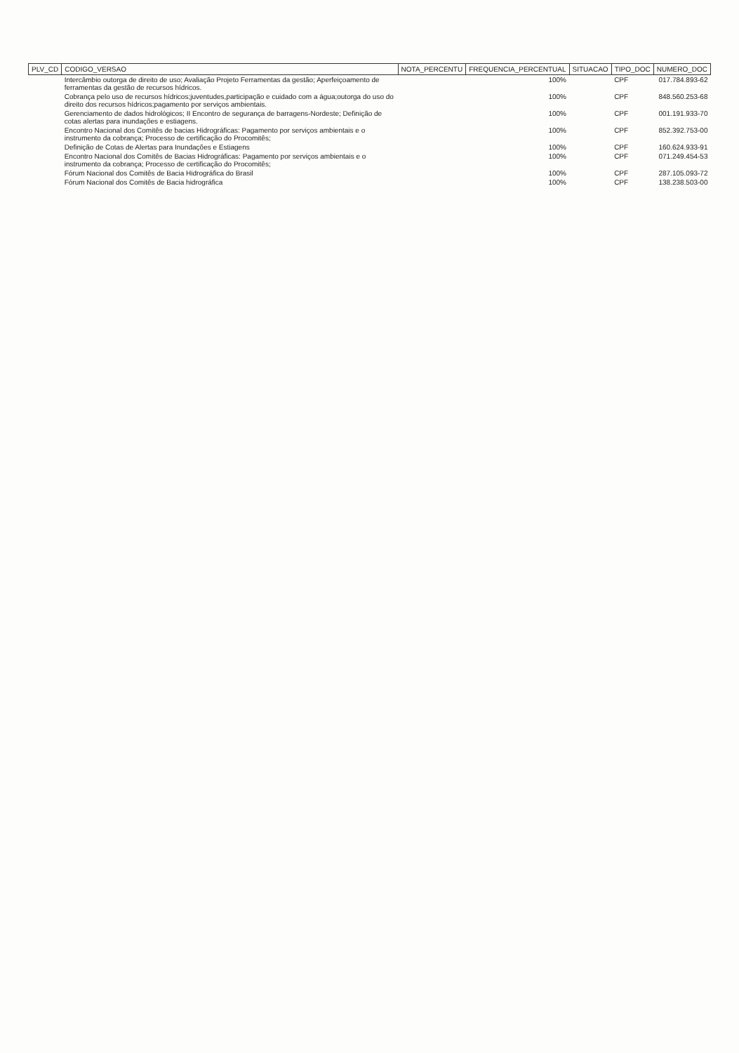| PLV_CD | CODIGO_VERSAO | NOTA_PERCENTU | FREQUENCIA_PERCENTUAL | SITUACAO | TIPO_DOC | NUMERO_DOC |
| --- | --- | --- | --- | --- | --- | --- |
| | Intercâmbio outorga de direito de uso; Avaliação Projeto Ferramentas da gestão; Aperfeiçoamento de ferramentas da gestão de recursos hídricos. | | 100% | | CPF | 017.784.893-62 |
| | Cobrança pelo uso de recursos hídricos;juventudes,participação e cuidado com a água;outorga do uso do direito dos recursos hídricos;pagamento por serviços ambientais. | | 100% | | CPF | 848.560.253-68 |
| | Gerenciamento de dados hidrológicos; II Encontro de segurança de barragens-Nordeste; Definição de cotas alertas para inundações e estiagens. | | 100% | | CPF | 001.191.933-70 |
| | Encontro Nacional dos Comitês de bacias Hidrográficas: Pagamento por serviços ambientais e o instrumento da cobrança; Processo de certificação do Procomitês; | | 100% | | CPF | 852.392.753-00 |
| | Definição de Cotas de Alertas para Inundações e Estiagens | | 100% | | CPF | 160.624.933-91 |
| | Encontro Nacional dos Comitês de Bacias Hidrográficas: Pagamento por serviços ambientais e o instrumento da cobrança; Processo de certificação do Procomitês; | | 100% | | CPF | 071.249.454-53 |
| | Fórum Nacional dos Comitês de Bacia Hidrográfica do Brasil | | 100% | | CPF | 287.105.093-72 |
| | Fórum Nacional dos Comitês de Bacia hidrográfica | | 100% | | CPF | 138.238.503-00 |